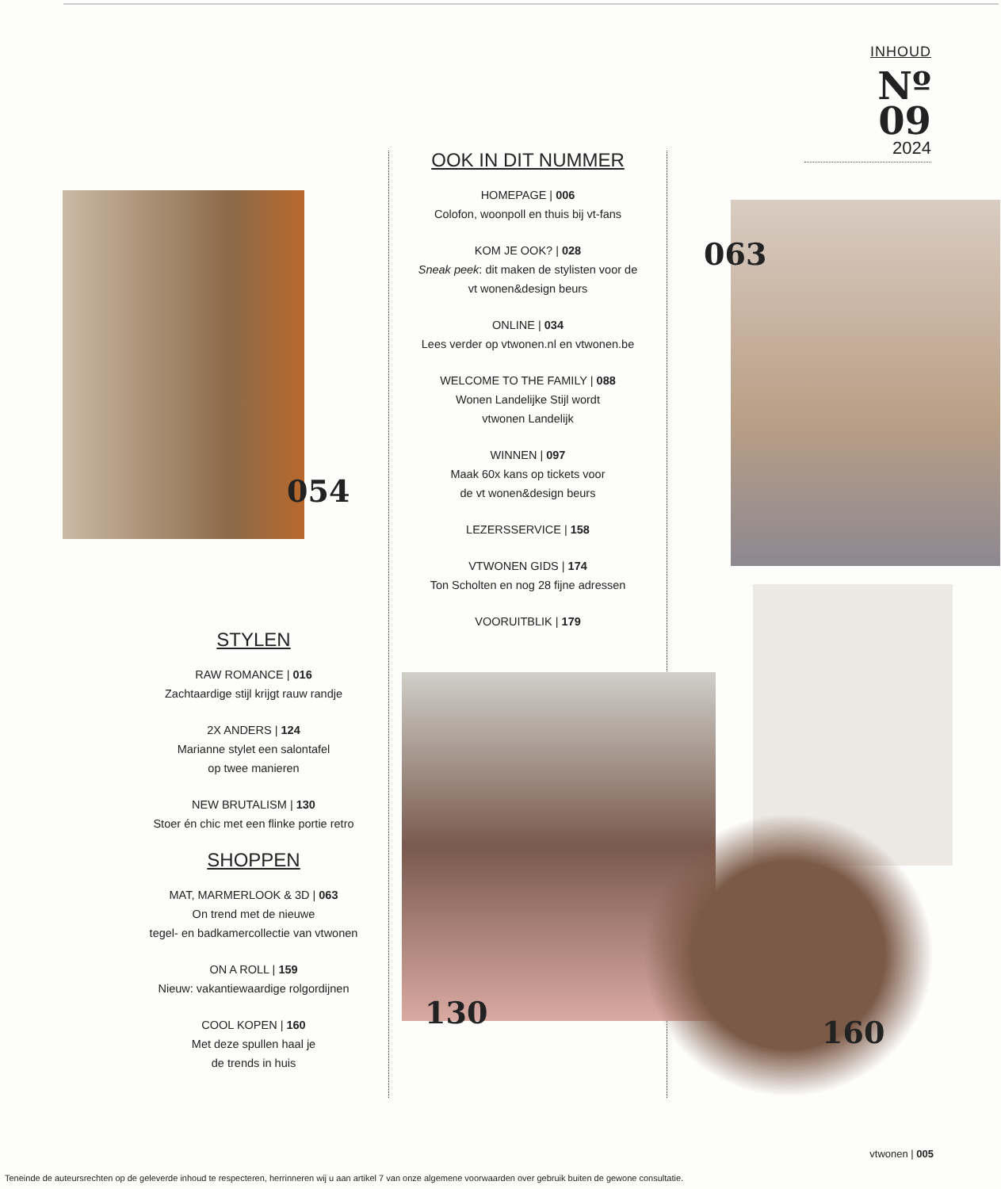INHOUD
Nº
09
2024
054
OOK IN DIT NUMMER
HOMEPAGE | 006
Colofon, woonpoll en thuis bij vt-fans
KOM JE OOK? | 028
Sneak peek: dit maken de stylisten voor de
vt wonen&design beurs
ONLINE | 034
Lees verder op vtwonen.nl en vtwonen.be
WELCOME TO THE FAMILY | 088
Wonen Landelijke Stijl wordt
vtwonen Landelijk
WINNEN | 097
Maak 60x kans op tickets voor
de vt wonen&design beurs
LEZERSSERVICE | 158
VTWONEN GIDS | 174
Ton Scholten en nog 28 fijne adressen
VOORUITBLIK | 179
063
STYLEN
RAW ROMANCE | 016
Zachtaardige stijl krijgt rauw randje
2X ANDERS | 124
Marianne stylet een salontafel
op twee manieren
NEW BRUTALISM | 130
Stoer én chic met een flinke portie retro
SHOPPEN
MAT, MARMERLOOK & 3D | 063
On trend met de nieuwe
tegel- en badkamercollectie van vtwonen
ON A ROLL | 159
Nieuw: vakantiewaardige rolgordijnen
COOL KOPEN | 160
Met deze spullen haal je
de trends in huis
130
160
vtwonen | 005
Teneinde de auteursrechten op de geleverde inhoud te respecteren, herrinneren wij u aan artikel 7 van onze algemene voorwaarden over gebruik buiten de gewone consultatie.